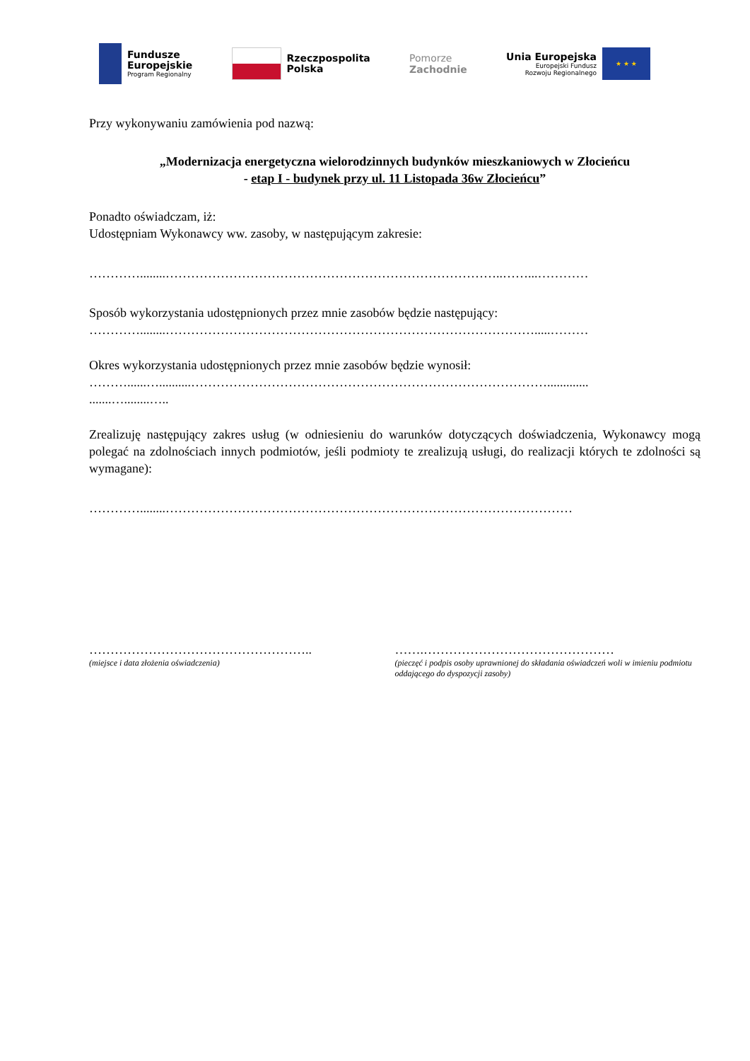Fundusze
Europejskie
Program Regionalny
Rzeczpospolita
Polska
Pomorze
Zachodnie
Unia Europejska
Europejski Fundusz
Rozwoju Regionalnego
★ ★ ★
Przy wykonywaniu zamówienia pod nazwą:
„Modernizacja energetyczna wielorodzinnych budynków mieszkaniowych w Złocieńcu
- etap I - budynek przy ul. 11 Listopada 36w Złocieńcu”
Ponadto oświadczam, iż:
Udostępniam Wykonawcy ww. zasoby, w następującym zakresie:
…………........……………………………………………………………………..……...…………
Sposób wykorzystania udostępnionych przez mnie zasobów będzie następujący:
…………........…………………………………………………………………………….....………
Okres wykorzystania udostępnionych przez mnie zasobów będzie wynosił:
………......…..........………………………………………………………………………….............
.......…........…..
Zrealizuję następujący zakres usług (w odniesieniu do warunków dotyczących doświadczenia, Wykonawcy mogą polegać na zdolnościach innych podmiotów, jeśli podmioty te zrealizują usługi, do realizacji których te zdolności są wymagane):
…………........……………………………………………………………………………………
……………………………………………..
(miejsce i data złożenia oświadczenia)
…….………………………………………
(pieczęć i podpis osoby uprawnionej do składania oświadczeń woli w imieniu podmiotu oddającego do dyspozycji zasoby)